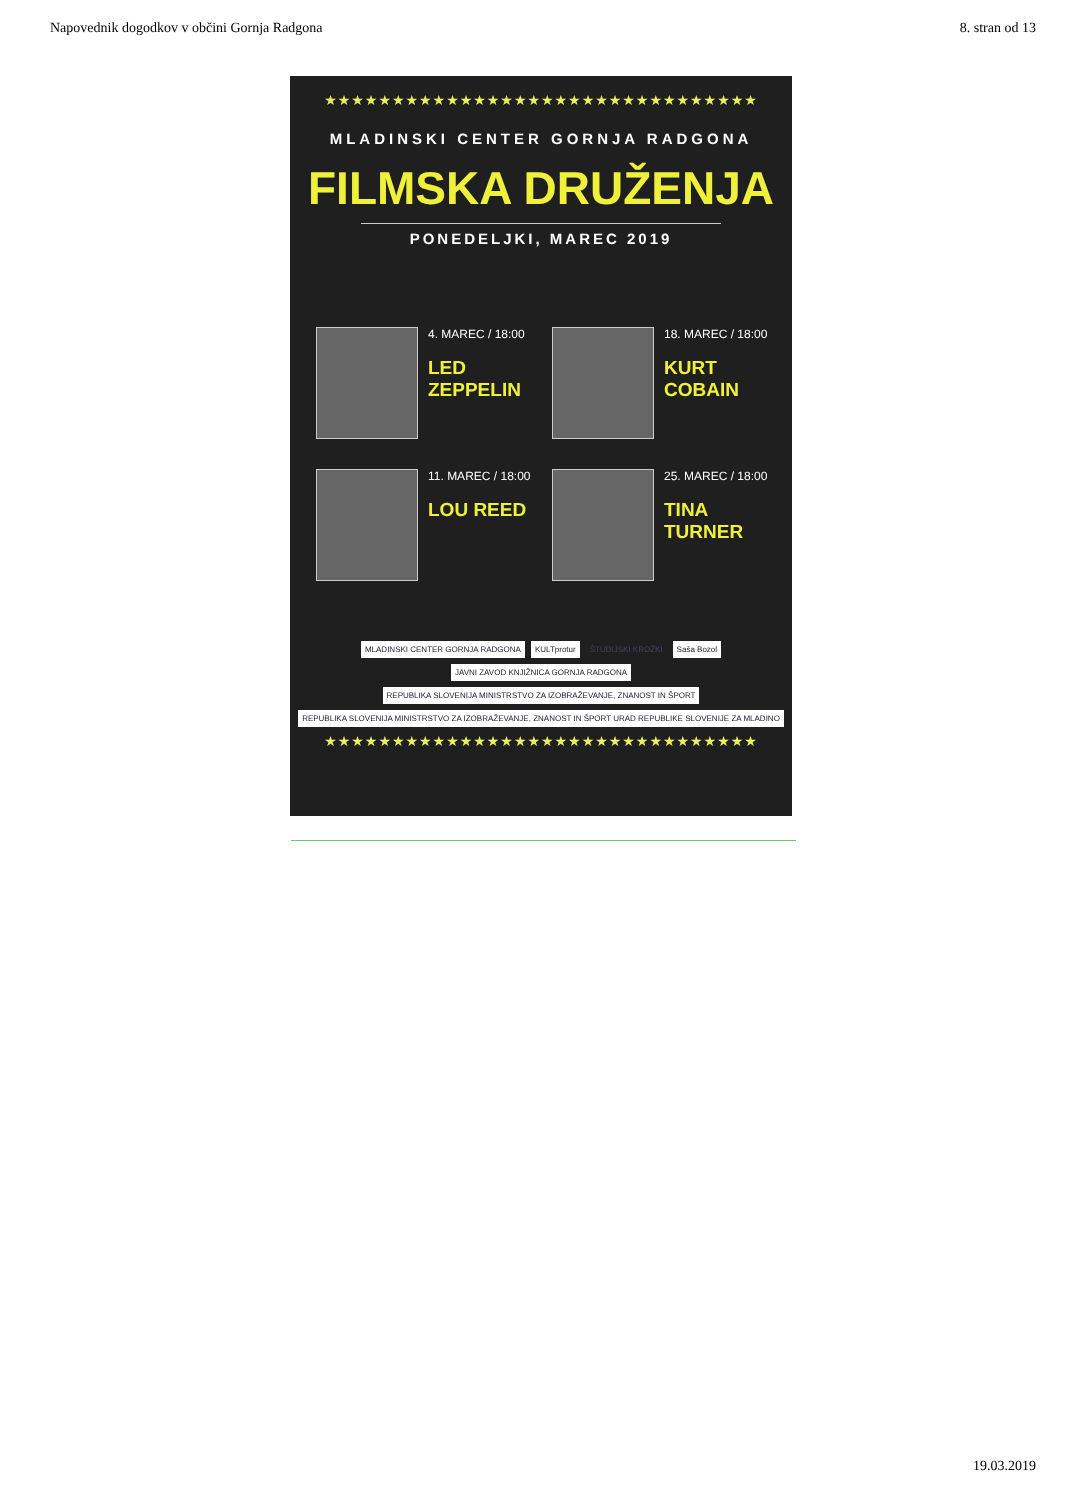Napovednik dogodkov v občini Gornja Radgona 8. stran od 13
★★★★★★★★★★★★★★★★★★★★★★★★★★★★★★★★
MLADINSKI CENTER GORNJA RADGONA
FILMSKA DRUŽENJA
PONEDELJKI, MAREC 2019
4. MAREC / 18:00
LED ZEPPELIN
18. MAREC / 18:00
KURT COBAIN
11. MAREC / 18:00
LOU REED
25. MAREC / 18:00
TINA TURNER
MLADINSKI CENTER GORNJA RADGONA
KULTprotur
ŠTUDIJSKI KROŽKI
Saša Bozol
JAVNI ZAVOD KNJIŽNICA GORNJA RADGONA
REPUBLIKA SLOVENIJA MINISTRSTVO ZA IZOBRAŽEVANJE, ZNANOST IN ŠPORT
REPUBLIKA SLOVENIJA MINISTRSTVO ZA IZOBRAŽEVANJE, ZNANOST IN ŠPORT URAD REPUBLIKE SLOVENIJE ZA MLADINO
★★★★★★★★★★★★★★★★★★★★★★★★★★★★★★★★
19.03.2019